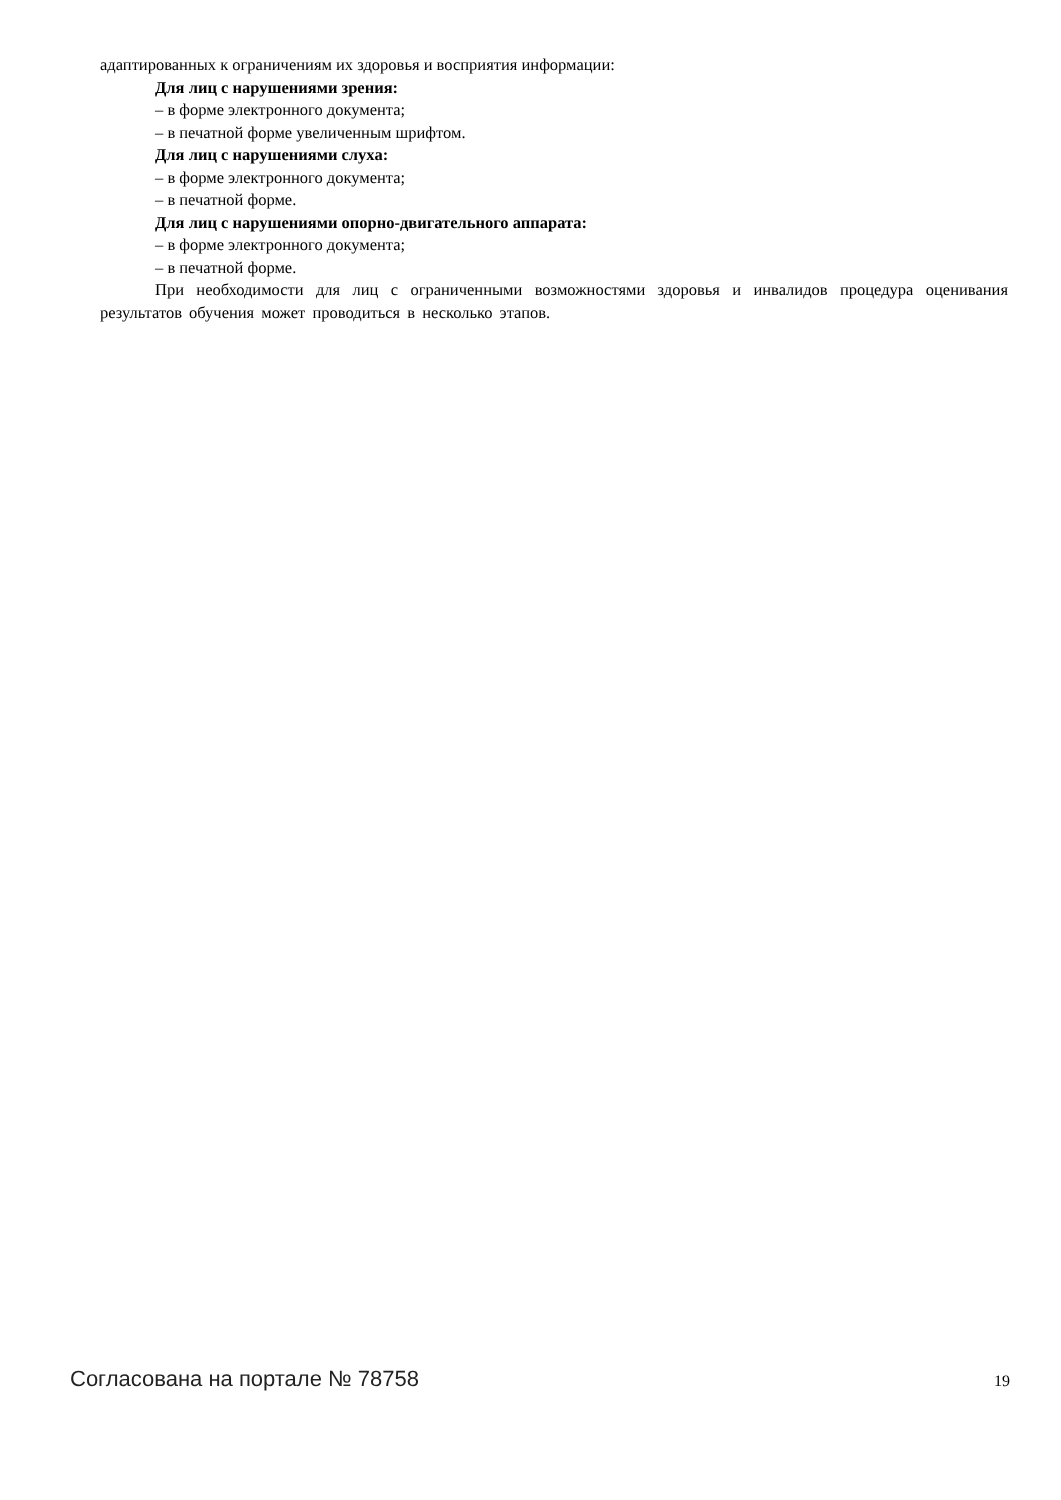адаптированных к ограничениям их здоровья и восприятия информации:
Для лиц с нарушениями зрения:
– в форме электронного документа;
– в печатной форме увеличенным шрифтом.
Для лиц с нарушениями слуха:
– в форме электронного документа;
– в печатной форме.
Для лиц с нарушениями опорно-двигательного аппарата:
– в форме электронного документа;
– в печатной форме.
При необходимости для лиц с ограниченными возможностями здоровья и инвалидов процедура оценивания результатов обучения может проводиться в несколько этапов.
Согласована на портале № 78758 19